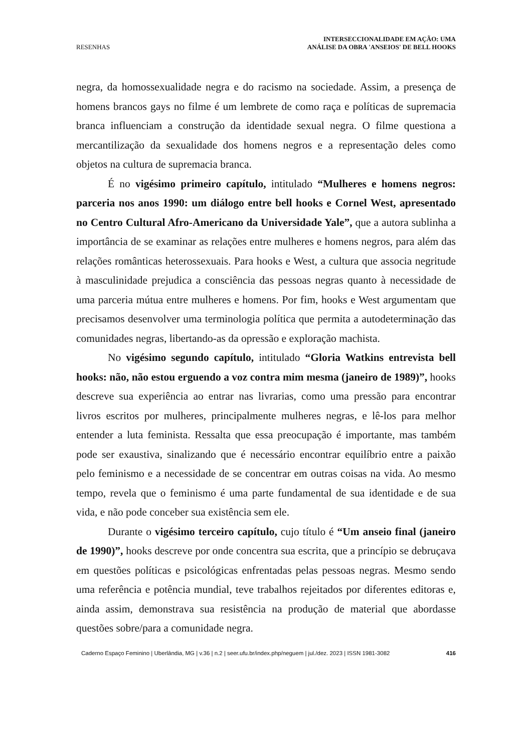RESENHAS
INTERSECCIONALIDADE EM AÇÃO: UMA
ANÁLISE DA OBRA 'ANSEIOS' DE BELL HOOKS
negra, da homossexualidade negra e do racismo na sociedade. Assim, a presença de homens brancos gays no filme é um lembrete de como raça e políticas de supremacia branca influenciam a construção da identidade sexual negra. O filme questiona a mercantilização da sexualidade dos homens negros e a representação deles como objetos na cultura de supremacia branca.
É no vigésimo primeiro capítulo, intitulado “Mulheres e homens negros: parceria nos anos 1990: um diálogo entre bell hooks e Cornel West, apresentado no Centro Cultural Afro-Americano da Universidade Yale”, que a autora sublinha a importância de se examinar as relações entre mulheres e homens negros, para além das relações românticas heterossexuais. Para hooks e West, a cultura que associa negritude à masculinidade prejudica a consciência das pessoas negras quanto à necessidade de uma parceria mútua entre mulheres e homens. Por fim, hooks e West argumentam que precisamos desenvolver uma terminologia política que permita a autodeterminação das comunidades negras, libertando-as da opressão e exploração machista.
No vigésimo segundo capítulo, intitulado “Gloria Watkins entrevista bell hooks: não, não estou erguendo a voz contra mim mesma (janeiro de 1989)”, hooks descreve sua experiência ao entrar nas livrarias, como uma pressão para encontrar livros escritos por mulheres, principalmente mulheres negras, e lê-los para melhor entender a luta feminista. Ressalta que essa preocupação é importante, mas também pode ser exaustiva, sinalizando que é necessário encontrar equilíbrio entre a paixão pelo feminismo e a necessidade de se concentrar em outras coisas na vida. Ao mesmo tempo, revela que o feminismo é uma parte fundamental de sua identidade e de sua vida, e não pode conceber sua existência sem ele.
Durante o vigésimo terceiro capítulo, cujo título é “Um anseio final (janeiro de 1990)”, hooks descreve por onde concentra sua escrita, que a princípio se debruçava em questões políticas e psicológicas enfrentadas pelas pessoas negras. Mesmo sendo uma referência e potência mundial, teve trabalhos rejeitados por diferentes editoras e, ainda assim, demonstrava sua resistência na produção de material que abordasse questões sobre/para a comunidade negra.
Caderno Espaço Feminino | Uberlândia, MG | v.36 | n.2 | seer.ufu.br/index.php/neguem | jul./dez. 2023 | ISSN 1981-3082 416